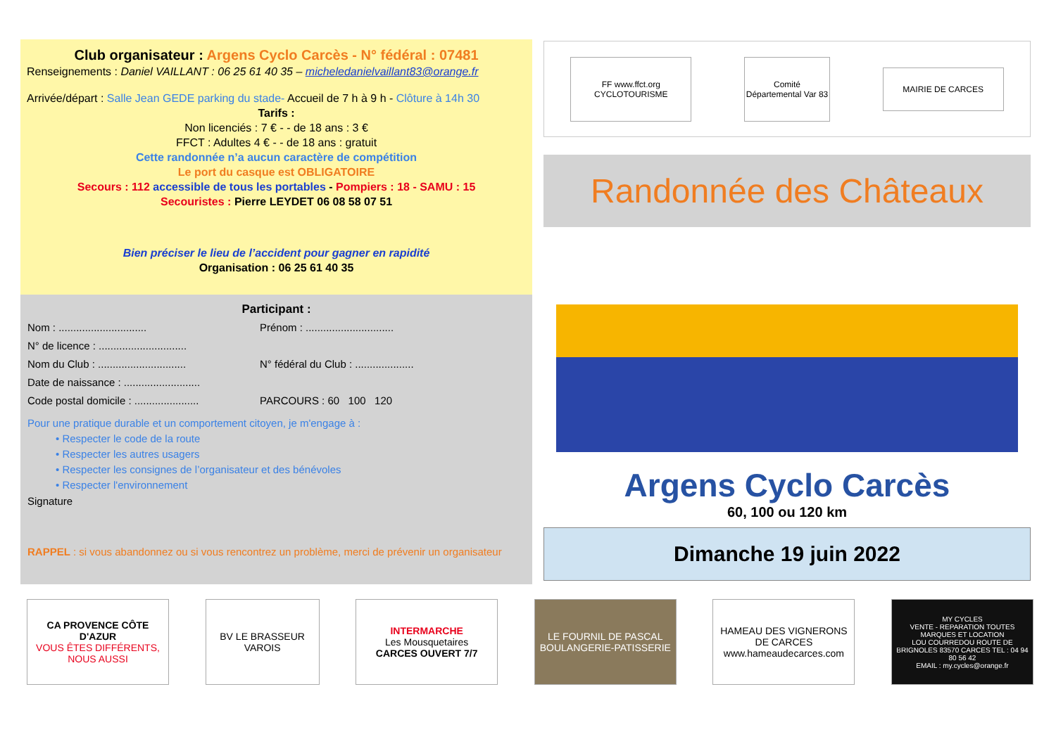Club organisateur : Argens Cyclo Carcès - N° fédéral : 07481
Renseignements : Daniel VAILLANT : 06 25 61 40 35 – micheledanielvaillant83@orange.fr
Arrivée/départ : Salle Jean GEDE parking du stade- Accueil de 7 h à 9 h - Clôture à 14h 30
Tarifs :
Non licenciés : 7 € - - de 18 ans : 3 €
FFCT : Adultes 4 € - - de 18 ans : gratuit
Cette randonnée n’a aucun caractère de compétition
Le port du casque est OBLIGATOIRE
Secours : 112 accessible de tous les portables - Pompiers : 18 - SAMU : 15
Secouristes : Pierre LEYDET 06 08 58 07 51
Bien préciser le lieu de l’accident pour gagner en rapidité
Organisation : 06 25 61 40 35
Participant :
Nom : ..............................
N° de licence : ..............................
Nom du Club : ..............................
Date de naissance : ..........................
Code postal domicile : ......................
Prénom : ..............................
N° fédéral du Club : ....................
PARCOURS : 60 100 120
Pour une pratique durable et un comportement citoyen, je m'engage à :
• Respecter le code de la route
• Respecter les autres usagers
• Respecter les consignes de l’organisateur et des bénévoles
• Respecter l'environnement
Signature
RAPPEL : si vous abandonnez ou si vous rencontrez un problème, merci de prévenir un organisateur
FF www.ffct.org CYCLOTOURISME
Comité Départemental Var 83
MAIRIE DE CARCES
Randonnée des Châteaux
Argens Cyclo Carcès
60, 100 ou 120 km
Dimanche 19 juin 2022
CA PROVENCE CÔTE D'AZUR
VOUS ÊTES DIFFÉRENTS, NOUS AUSSI
BV LE BRASSEUR VAROIS
INTERMARCHE
Les Mousquetaires
CARCES OUVERT 7/7
LE FOURNIL DE PASCAL
BOULANGERIE-PATISSERIE
HAMEAU DES VIGNERONS DE CARCES
www.hameaudecarces.com
MY CYCLES
VENTE - REPARATION TOUTES MARQUES ET LOCATION
LOU COURREDOU ROUTE DE BRIGNOLES 83570 CARCES TEL : 04 94 80 56 42
EMAIL : my.cycles@orange.fr